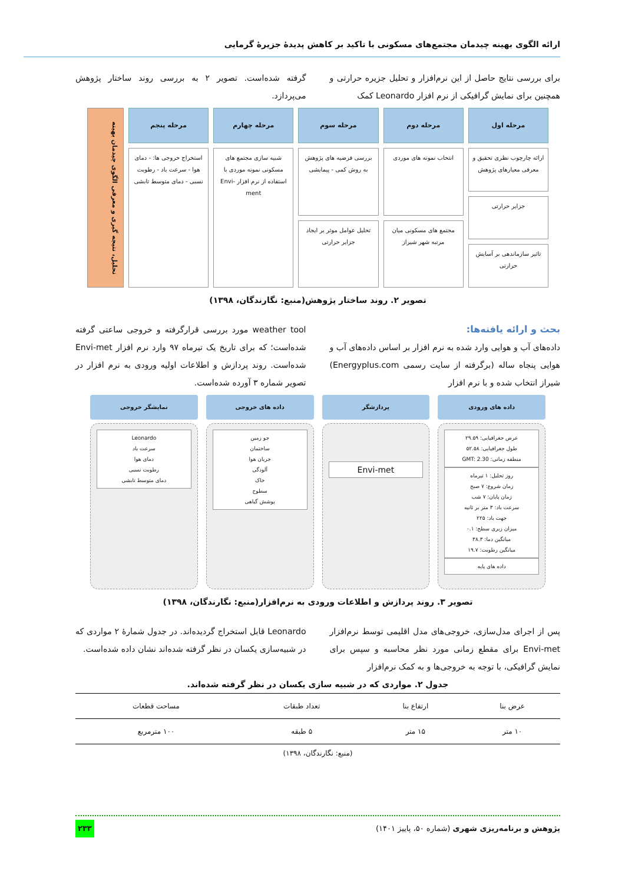ارائه الگوی بهینه چیدمان مجتمع‌های مسکونی با تاکید بر کاهش پدیدهٔ جزیرهٔ گرمایی
برای بررسی نتایج حاصل از این نرم‌افزار و تحلیل جزیره حرارتی و همچنین برای نمایش گرافیکی از نرم افزار Leonardo کمک
گرفته شده‌است. تصویر ۲ به بررسی روند ساختار پژوهش می‌پردازد.
مرحله اول
ارائه چارچوب نظری تحقیق و معرفی معیارهای پژوهش
جزایر حرارتی
تاثیر سازماندهی بر آسایش حرارتی
مرحله دوم
انتخاب نمونه های موردی
مجتمع های مسکونی میان مرتبه شهر شیراز
مرحله سوم
بررسی فرضیه های پژوهش به روش کمی - پیمایشی
تحلیل عوامل موثر بر ایجاد جزایر حرارتی
مرحله چهارم
شبیه سازی مجتمع های مسکونی نمونه موردی با استفاده از نرم افزار Envi-ment
مرحله پنجم
استخراج خروجی ها: - دمای هوا - سرعت باد - رطوبت نسبی - دمای متوسط تابشی
تحلیل، نتیجه گیری و معرفی الگوی چیدمان بهینه
تصویر ۲. روند ساختار پژوهش(منبع: نگارندگان، ۱۳۹۸)
بحث و ارائه یافته‌ها:
داده‌های آب و هوایی وارد شده به نرم افزار بر اساس داده‌های آب و هوایی پنجاه ساله (برگرفته از سایت رسمی Energyplus.com) شیراز انتخاب شده و با نرم افزار
weather tool مورد بررسی قرارگرفته و خروجی ساعتی گرفته شده‌است؛ که برای تاریخ یک تیرماه ۹۷ وارد نرم افزار Envi-met شده‌است. روند پردازش و اطلاعات اولیه ورودی به نرم افزار در تصویر شماره ۳ آورده شده‌است.
داده های ورودی
عرض جغرافیایی: ۲۹.۵۹
طول جغرافیایی: ۵۲.۵۸
منطقه زمانی: GMT: 2.30
روز تحلیل: ۱ تیرماه
زمان شروع: ۷ صبح
زمان پایان: ۷ شب
سرعت باد: ۳ متر بر ثانیه
جهت باد: ۲۲۵
میزان زبری سطح: ۰.۱
میانگین دما: ۳۸.۳
میانگین رطوبت: ۱۹.۷
داده های پایه
پردازشگر
Envi-met
داده های خروجی
جو زمین
ساختمان
جریان هوا
آلودگی
خاک
سطوح
پوشش گیاهی
نمایشگر خروجی
Leonardo
سرعت باد
دمای هوا
رطوبت نسبی
دمای متوسط تابشی
تصویر ۳. روند پردازش و اطلاعات ورودی به نرم‌افزار(منبع: نگارندگان، ۱۳۹۸)
پس از اجرای مدل‌سازی، خروجی‌های مدل اقلیمی توسط نرم‌افزار Envi-met برای مقطع زمانی مورد نظر محاسبه و سپس برای نمایش گرافیکی، با توجه به خروجی‌ها و به کمک نرم‌افزار
Leonardo قابل استخراج گردیده‌اند. در جدول شمارهٔ ۲ مواردی که در شبیه‌سازی یکسان در نظر گرفته شده‌اند نشان داده شده‌است.
جدول ۲. مواردی که در شبیه سازی یکسان در نظر گرفته شده‌اند.
| عرض بنا | ارتفاع بنا | تعداد طبقات | مساحت قطعات |
| --- | --- | --- | --- |
| ۱۰ متر | ۱۵ متر | ۵ طبقه | ۱۰۰ مترمربع |
(منبع: نگارندگان، ۱۳۹۸)
پژوهش و برنامه‌ریزی شهری (شماره ۵۰، پاییز ۱۴۰۱) ۲۳۳